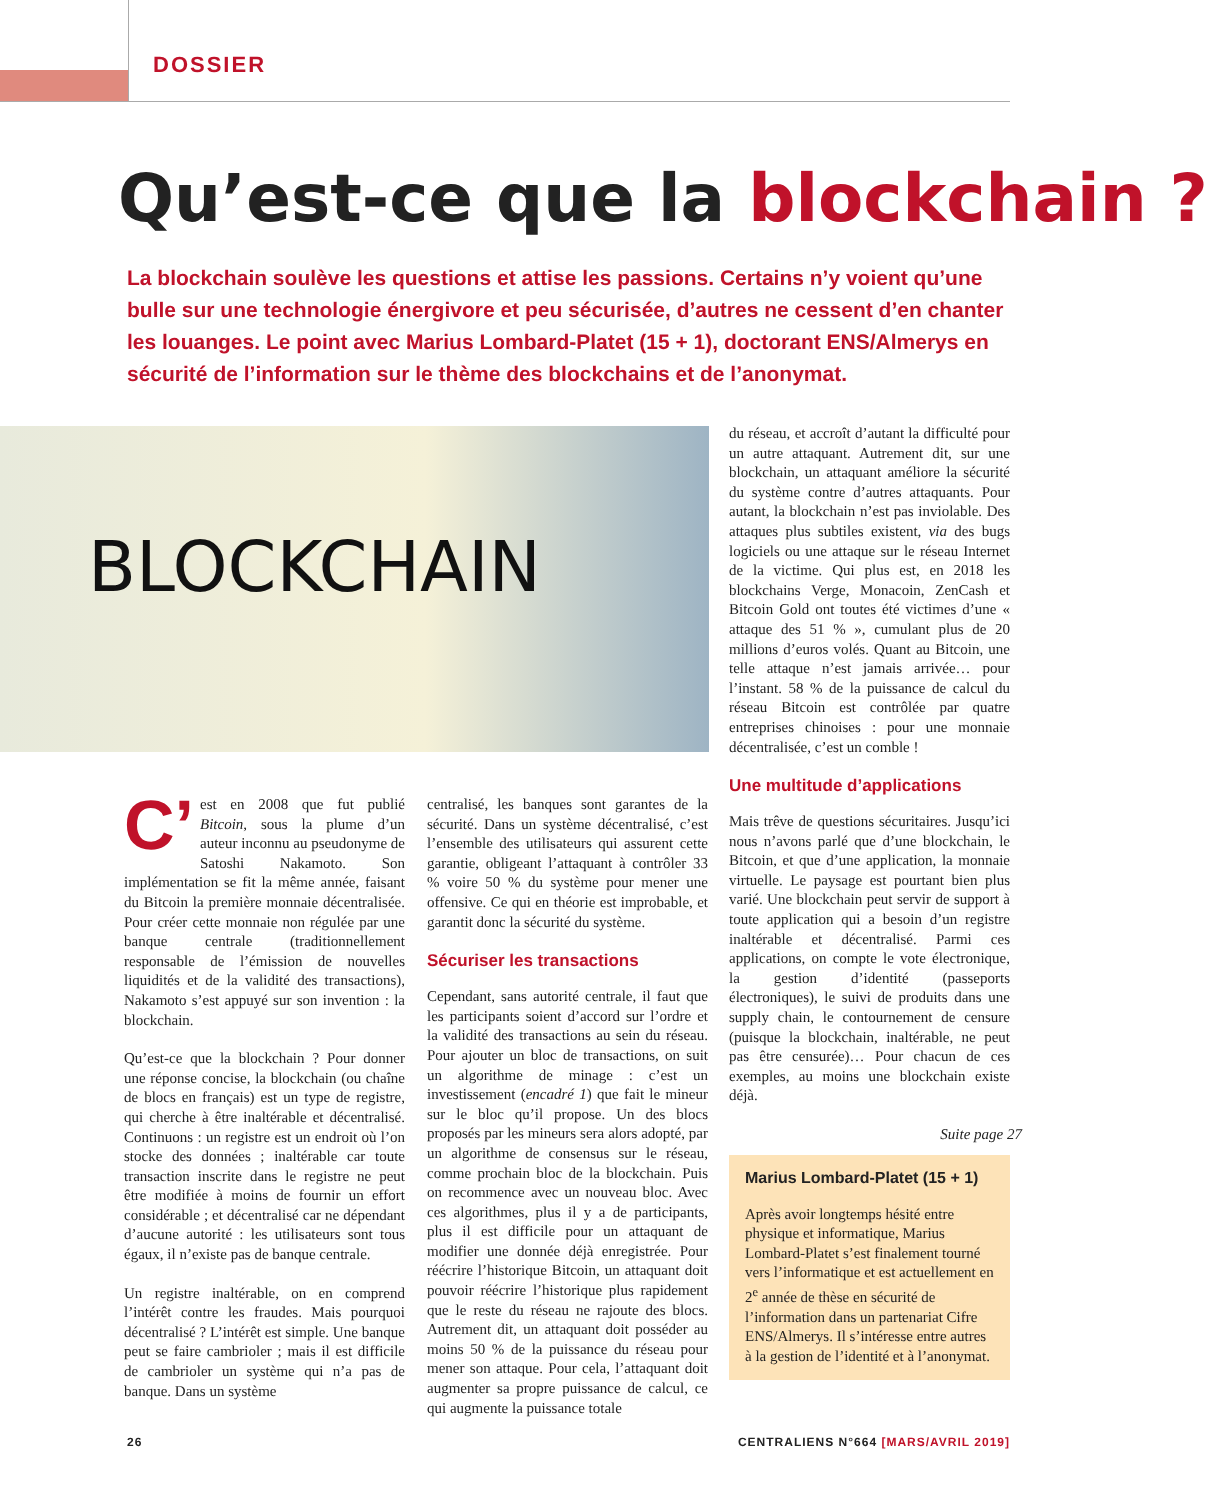DOSSIER
Qu’est-ce que la blockchain ?
La blockchain soulève les questions et attise les passions. Certains n’y voient qu’une bulle sur une technologie énergivore et peu sécurisée, d’autres ne cessent d’en chanter les louanges. Le point avec Marius Lombard-Platet (15 + 1), doctorant ENS/Almerys en sécurité de l’information sur le thème des blockchains et de l’anonymat.
BLOCKCHAIN
C’ est en 2008 que fut publié Bitcoin, sous la plume d’un auteur inconnu au pseudonyme de Satoshi Nakamoto. Son implémentation se fit la même année, faisant du Bitcoin la première monnaie décentralisée. Pour créer cette monnaie non régulée par une banque centrale (traditionnellement responsable de l’émission de nouvelles liquidités et de la validité des transactions), Nakamoto s’est appuyé sur son invention : la blockchain.
Qu’est-ce que la blockchain ? Pour donner une réponse concise, la blockchain (ou chaîne de blocs en français) est un type de registre, qui cherche à être inaltérable et décentralisé. Continuons : un registre est un endroit où l’on stocke des données ; inaltérable car toute transaction inscrite dans le registre ne peut être modifiée à moins de fournir un effort considérable ; et décentralisé car ne dépendant d’aucune autorité : les utilisateurs sont tous égaux, il n’existe pas de banque centrale.
Un registre inaltérable, on en comprend l’intérêt contre les fraudes. Mais pourquoi décentralisé ? L’intérêt est simple. Une banque peut se faire cambrioler ; mais il est difficile de cambrioler un système qui n’a pas de banque. Dans un système
centralisé, les banques sont garantes de la sécurité. Dans un système décentralisé, c’est l’ensemble des utilisateurs qui assurent cette garantie, obligeant l’attaquant à contrôler 33 % voire 50 % du système pour mener une offensive. Ce qui en théorie est improbable, et garantit donc la sécurité du système.
Sécuriser les transactions
Cependant, sans autorité centrale, il faut que les participants soient d’accord sur l’ordre et la validité des transactions au sein du réseau. Pour ajouter un bloc de transactions, on suit un algorithme de minage : c’est un investissement (encadré 1) que fait le mineur sur le bloc qu’il propose. Un des blocs proposés par les mineurs sera alors adopté, par un algorithme de consensus sur le réseau, comme prochain bloc de la blockchain. Puis on recommence avec un nouveau bloc. Avec ces algorithmes, plus il y a de participants, plus il est difficile pour un attaquant de modifier une donnée déjà enregistrée. Pour réécrire l’historique Bitcoin, un attaquant doit pouvoir réécrire l’historique plus rapidement que le reste du réseau ne rajoute des blocs. Autrement dit, un attaquant doit posséder au moins 50 % de la puissance du réseau pour mener son attaque. Pour cela, l’attaquant doit augmenter sa propre puissance de calcul, ce qui augmente la puissance totale
du réseau, et accroît d’autant la difficulté pour un autre attaquant. Autrement dit, sur une blockchain, un attaquant améliore la sécurité du système contre d’autres attaquants. Pour autant, la blockchain n’est pas inviolable. Des attaques plus subtiles existent, via des bugs logiciels ou une attaque sur le réseau Internet de la victime. Qui plus est, en 2018 les blockchains Verge, Monacoin, ZenCash et Bitcoin Gold ont toutes été victimes d’une « attaque des 51 % », cumulant plus de 20 millions d’euros volés. Quant au Bitcoin, une telle attaque n’est jamais arrivée… pour l’instant. 58 % de la puissance de calcul du réseau Bitcoin est contrôlée par quatre entreprises chinoises : pour une monnaie décentralisée, c’est un comble !
Une multitude d’applications
Mais trêve de questions sécuritaires. Jusqu’ici nous n’avons parlé que d’une blockchain, le Bitcoin, et que d’une application, la monnaie virtuelle. Le paysage est pourtant bien plus varié. Une blockchain peut servir de support à toute application qui a besoin d’un registre inaltérable et décentralisé. Parmi ces applications, on compte le vote électronique, la gestion d’identité (passeports électroniques), le suivi de produits dans une supply chain, le contournement de censure (puisque la blockchain, inaltérable, ne peut pas être censurée)… Pour chacun de ces exemples, au moins une blockchain existe déjà.
Suite page 27
Marius Lombard-Platet (15 + 1)
Après avoir longtemps hésité entre physique et informatique, Marius Lombard-Platet s’est finalement tourné vers l’informatique et est actuellement en 2<sup>e</sup> année de thèse en sécurité de l’information dans un partenariat Cifre ENS/Almerys. Il s’intéresse entre autres à la gestion de l’identité et à l’anonymat.
26
CENTRALIENS N°664 [MARS/AVRIL 2019]